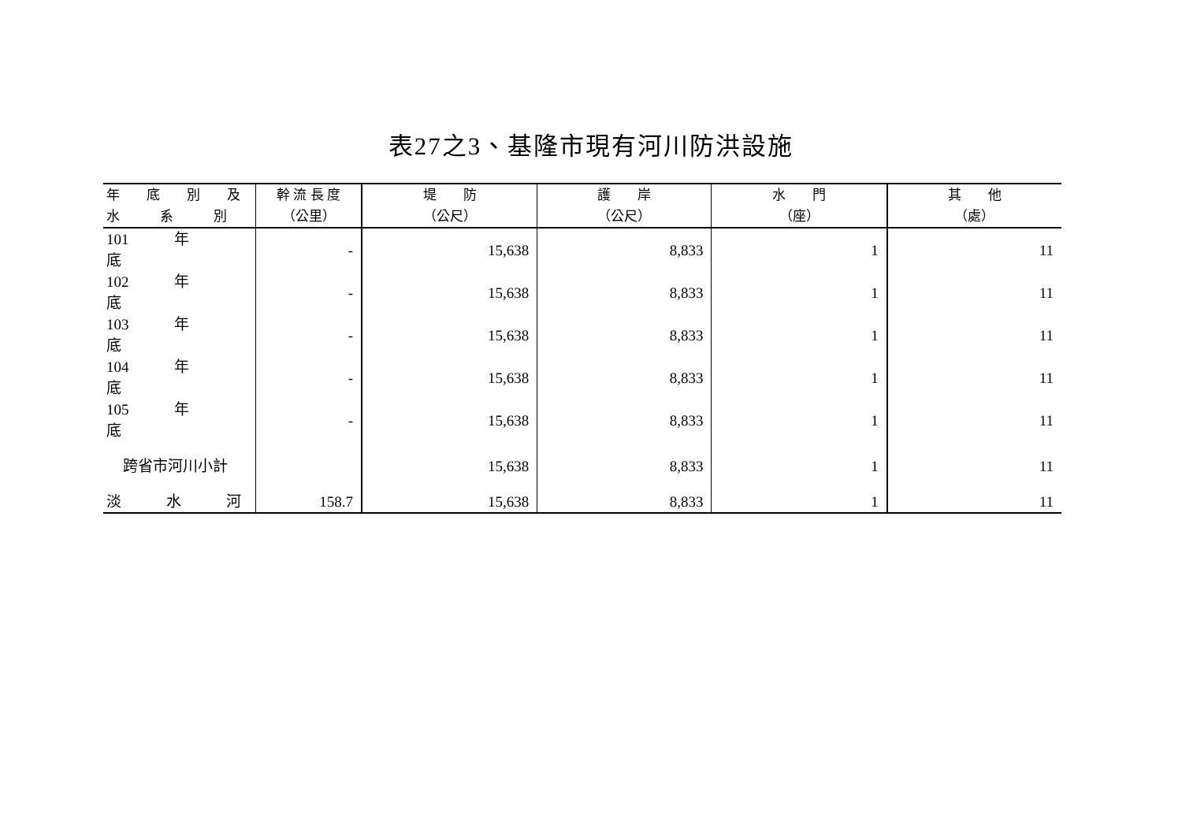表27之3、基隆市現有河川防洪設施
| 年 底 別 及 水 系 別 | 幹 流 長 度 （公里） | 堤 防 （公尺） | 護 岸 （公尺） | 水 門 （座） | 其 他 （處） |
| --- | --- | --- | --- | --- | --- |
| 101 年 底 | - | 15,638 | 8,833 | 1 | 11 |
| 102 年 底 | - | 15,638 | 8,833 | 1 | 11 |
| 103 年 底 | - | 15,638 | 8,833 | 1 | 11 |
| 104 年 底 | - | 15,638 | 8,833 | 1 | 11 |
| 105 年 底 | - | 15,638 | 8,833 | 1 | 11 |
| 跨省市河川小計 | | 15,638 | 8,833 | 1 | 11 |
| 淡 水 河 | 158.7 | 15,638 | 8,833 | 1 | 11 |